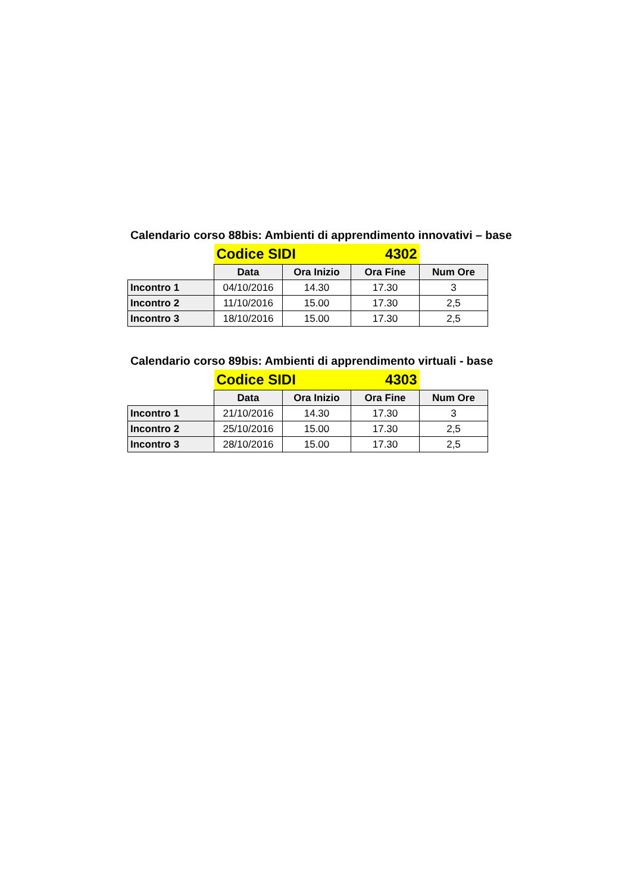Calendario corso 88bis: Ambienti di apprendimento innovativi – base
| | Codice SIDI 4302 | | | |
| | Data | Ora Inizio | Ora Fine | Num Ore |
| Incontro 1 | 04/10/2016 | 14.30 | 17.30 | 3 |
| Incontro 2 | 11/10/2016 | 15.00 | 17.30 | 2,5 |
| Incontro 3 | 18/10/2016 | 15.00 | 17.30 | 2,5 |
Calendario corso 89bis: Ambienti di apprendimento virtuali - base
| | Codice SIDI 4303 | | | |
| | Data | Ora Inizio | Ora Fine | Num Ore |
| Incontro 1 | 21/10/2016 | 14.30 | 17.30 | 3 |
| Incontro 2 | 25/10/2016 | 15.00 | 17.30 | 2,5 |
| Incontro 3 | 28/10/2016 | 15.00 | 17.30 | 2,5 |